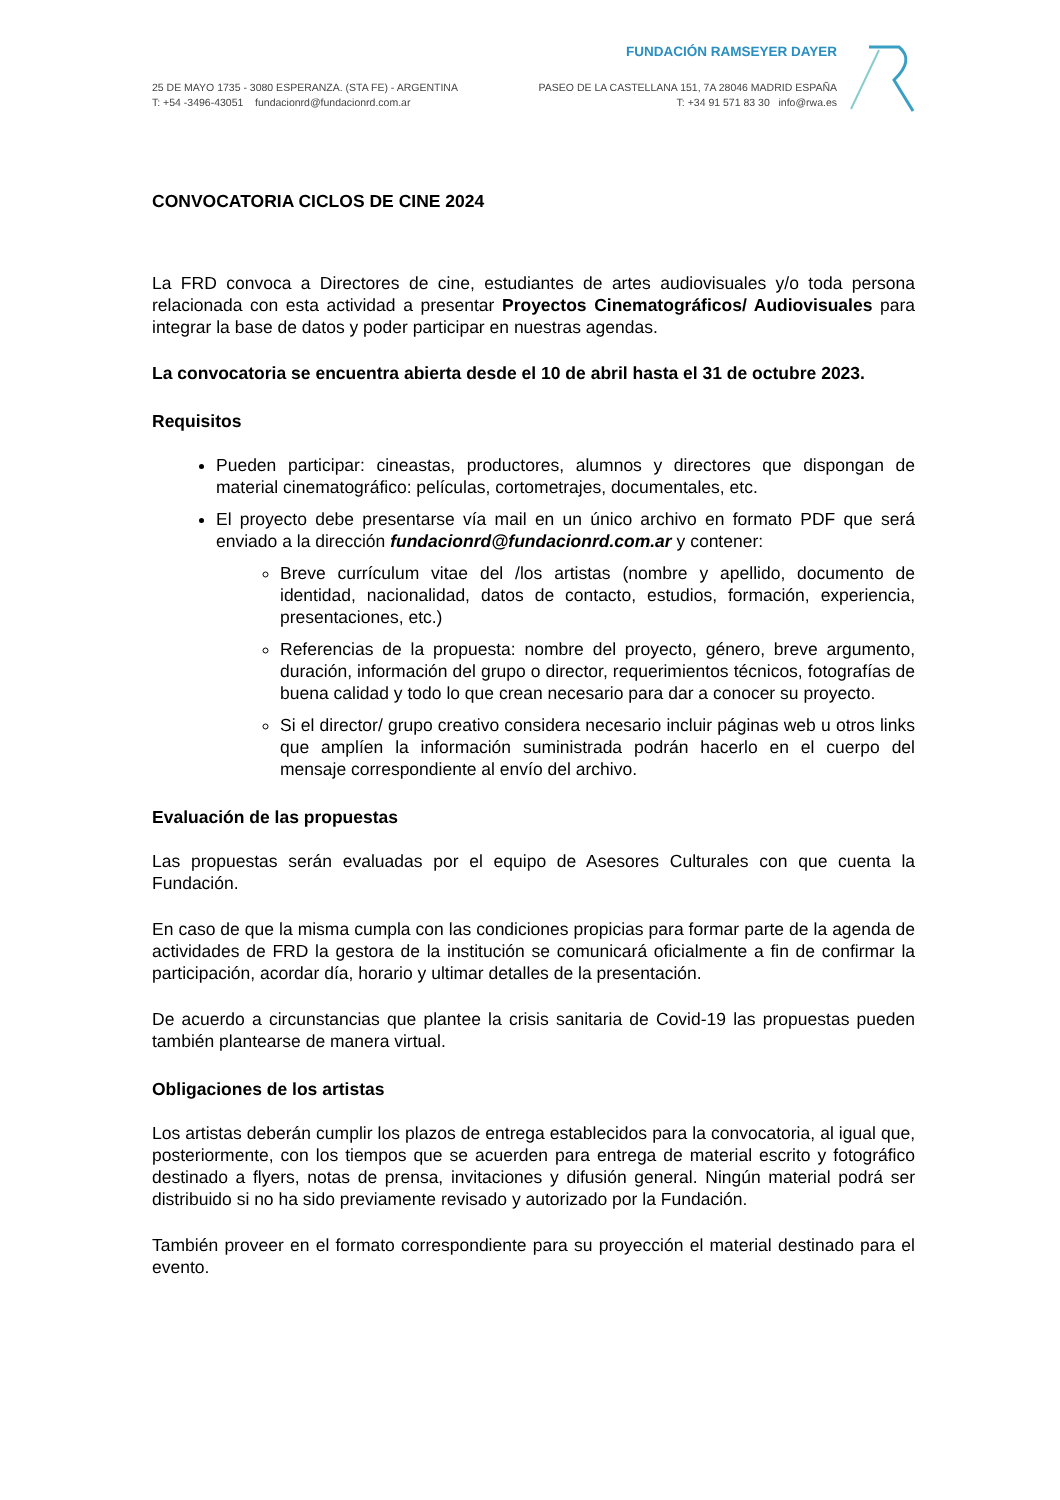FUNDACIÓN RAMSEYER DAYER
25 DE MAYO 1735 - 3080 ESPERANZA. (STA FE) - ARGENTINA
T: +54 -3496-43051 fundacionrd@fundacionrd.com.ar
PASEO DE LA CASTELLANA 151, 7A 28046 MADRID ESPAÑA
T: +34 91 571 83 30 info@rwa.es
CONVOCATORIA CICLOS DE CINE 2024
La FRD convoca a Directores de cine, estudiantes de artes audiovisuales y/o toda persona relacionada con esta actividad a presentar Proyectos Cinematográficos/ Audiovisuales para integrar la base de datos y poder participar en nuestras agendas.
La convocatoria se encuentra abierta desde el 10 de abril hasta el 31 de octubre 2023.
Requisitos
Pueden participar: cineastas, productores, alumnos y directores que dispongan de material cinematográfico: películas, cortometrajes, documentales, etc.
El proyecto debe presentarse vía mail en un único archivo en formato PDF que será enviado a la dirección fundacionrd@fundacionrd.com.ar y contener:
Breve currículum vitae del /los artistas (nombre y apellido, documento de identidad, nacionalidad, datos de contacto, estudios, formación, experiencia, presentaciones, etc.)
Referencias de la propuesta: nombre del proyecto, género, breve argumento, duración, información del grupo o director, requerimientos técnicos, fotografías de buena calidad y todo lo que crean necesario para dar a conocer su proyecto.
Si el director/ grupo creativo considera necesario incluir páginas web u otros links que amplíen la información suministrada podrán hacerlo en el cuerpo del mensaje correspondiente al envío del archivo.
Evaluación de las propuestas
Las propuestas serán evaluadas por el equipo de Asesores Culturales con que cuenta la Fundación.
En caso de que la misma cumpla con las condiciones propicias para formar parte de la agenda de actividades de FRD la gestora de la institución se comunicará oficialmente a fin de confirmar la participación, acordar día, horario y ultimar detalles de la presentación.
De acuerdo a circunstancias que plantee la crisis sanitaria de Covid-19 las propuestas pueden también plantearse de manera virtual.
Obligaciones de los artistas
Los artistas deberán cumplir los plazos de entrega establecidos para la convocatoria, al igual que, posteriormente, con los tiempos que se acuerden para entrega de material escrito y fotográfico destinado a flyers, notas de prensa, invitaciones y difusión general. Ningún material podrá ser distribuido si no ha sido previamente revisado y autorizado por la Fundación.
También proveer en el formato correspondiente para su proyección el material destinado para el evento.